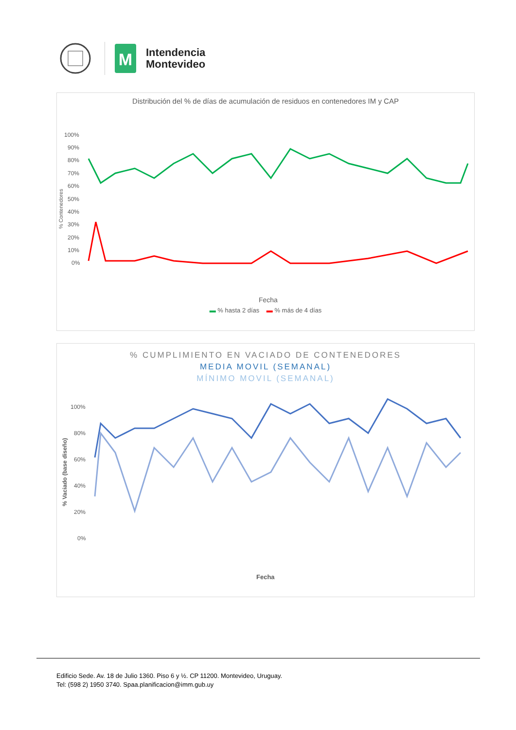M
Intendencia
Montevideo
Distribución del % de días de acumulación de residuos en contenedores IM y CAP
% Contenedores
100%
90%
80%
70%
60%
50%
40%
30%
20%
10%
0%
Fecha
▬ % hasta 2 días ▬ % más de 4 días
% CUMPLIMIENTO EN VACIADO DE CONTENEDORES
MEDIA MOVIL (SEMANAL)
MÍNIMO MOVIL (SEMANAL)
% Vaciado (base diseño)
100%
80%
60%
40%
20%
0%
Fecha
Edificio Sede. Av. 18 de Julio 1360. Piso 6 y ½. CP 11200. Montevideo, Uruguay.
Tel: (598 2) 1950 3740. Spaa.planificacion@imm.gub.uy